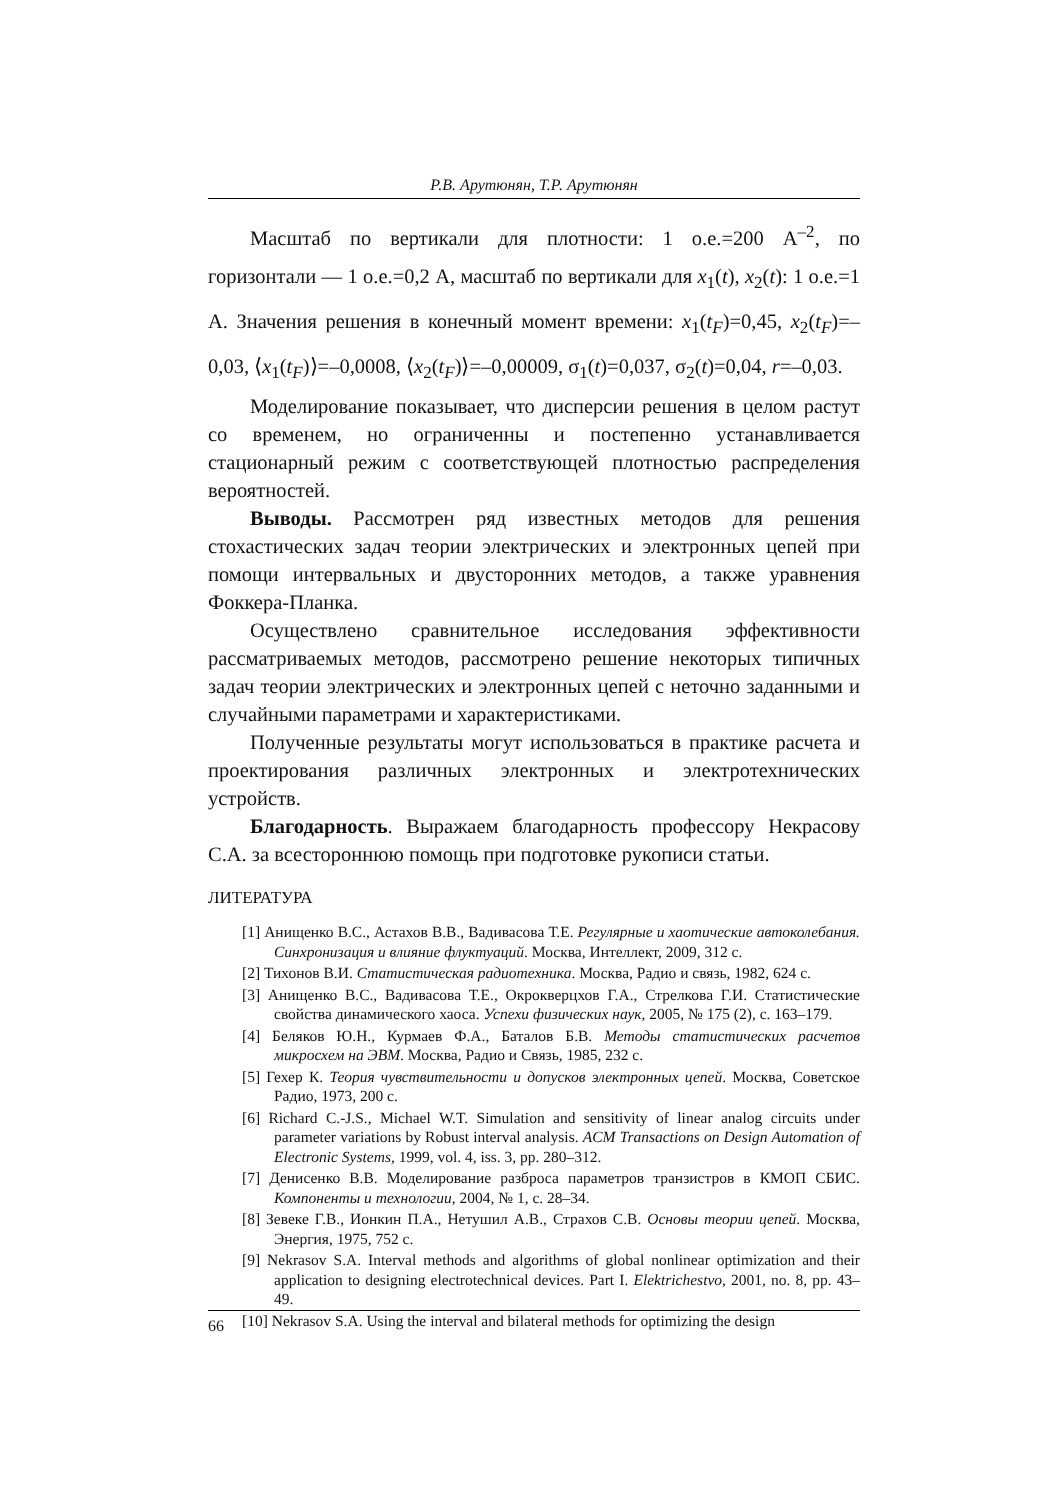Р.В. Арутюнян, Т.Р. Арутюнян
Масштаб по вертикали для плотности: 1 о.е.=200 А<sup>–2</sup>, по горизонтали — 1 о.е.=0,2 А, масштаб по вертикали для x<sub>1</sub>(t), x<sub>2</sub>(t): 1 о.е.=1 А. Значения решения в конечный момент времени: x<sub>1</sub>(t<sub>F</sub>)=0,45, x<sub>2</sub>(t<sub>F</sub>)=–0,03, ⟨x<sub>1</sub>(t<sub>F</sub>)⟩=–0,0008, ⟨x<sub>2</sub>(t<sub>F</sub>)⟩=–0,00009, σ<sub>1</sub>(t)=0,037, σ<sub>2</sub>(t)=0,04, r=–0,03.
Моделирование показывает, что дисперсии решения в целом растут со временем, но ограниченны и постепенно устанавливается стационарный режим с соответствующей плотностью распределения вероятностей.
Выводы. Рассмотрен ряд известных методов для решения стохастических задач теории электрических и электронных цепей при помощи интервальных и двусторонних методов, а также уравнения Фоккера-Планка.
Осуществлено сравнительное исследования эффективности рассматриваемых методов, рассмотрено решение некоторых типичных задач теории электрических и электронных цепей с неточно заданными и случайными параметрами и характеристиками.
Полученные результаты могут использоваться в практике расчета и проектирования различных электронных и электротехнических устройств.
Благодарность. Выражаем благодарность профессору Некрасову С.А. за всестороннюю помощь при подготовке рукописи статьи.
ЛИТЕРАТУРА
[1] Анищенко В.С., Астахов В.В., Вадивасова Т.Е. Регулярные и хаотические автоколебания. Синхронизация и влияние флуктуаций. Москва, Интеллект, 2009, 312 с.
[2] Тихонов В.И. Статистическая радиотехника. Москва, Радио и связь, 1982, 624 с.
[3] Анищенко В.С., Вадивасова Т.Е., Окрокверцхов Г.А., Стрелкова Г.И. Статистические свойства динамического хаоса. Успехи физических наук, 2005, № 175 (2), с. 163–179.
[4] Беляков Ю.Н., Курмаев Ф.А., Баталов Б.В. Методы статистических расчетов микросхем на ЭВМ. Москва, Радио и Связь, 1985, 232 с.
[5] Гехер К. Теория чувствительности и допусков электронных цепей. Москва, Советское Радио, 1973, 200 с.
[6] Richard C.-J.S., Michael W.T. Simulation and sensitivity of linear analog circuits under parameter variations by Robust interval analysis. ACM Transactions on Design Automation of Electronic Systems, 1999, vol. 4, iss. 3, pp. 280–312.
[7] Денисенко В.В. Моделирование разброса параметров транзистров в КМОП СБИС. Компоненты и технологии, 2004, № 1, с. 28–34.
[8] Зевеке Г.В., Ионкин П.А., Нетушил А.В., Страхов С.В. Основы теории цепей. Москва, Энергия, 1975, 752 с.
[9] Nekrasov S.A. Interval methods and algorithms of global nonlinear optimization and their application to designing electrotechnical devices. Part I. Elektrichestvo, 2001, no. 8, pp. 43–49.
[10] Nekrasov S.A. Using the interval and bilateral methods for optimizing the design
66